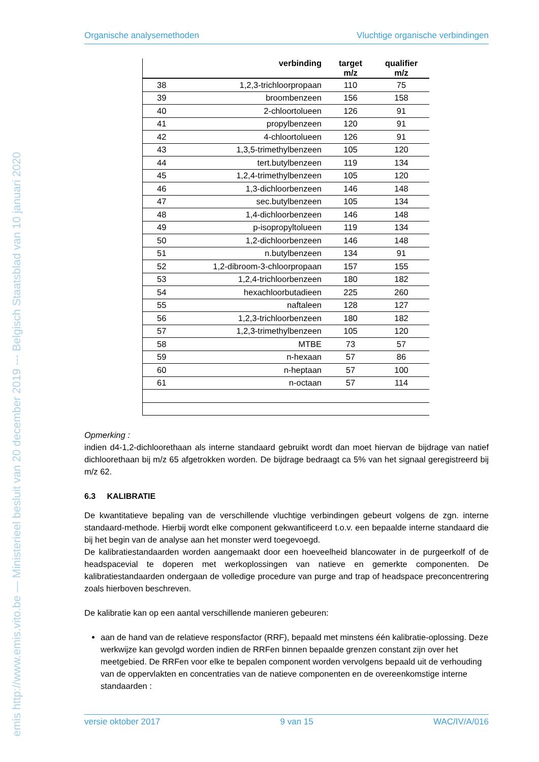emis http://www.emis.vito.be — Ministerieel besluit van 20 december 2019 --- Belgisch Staatsblad van 10 januari 2020
Organische analysemethoden Vluchtige organische verbindingen
| | verbinding | target m/z | qualifier m/z |
| --- | --- | --- | --- |
| 38 | 1,2,3-trichloorpropaan | 110 | 75 |
| 39 | broombenzeen | 156 | 158 |
| 40 | 2-chloortolueen | 126 | 91 |
| 41 | propylbenzeen | 120 | 91 |
| 42 | 4-chloortolueen | 126 | 91 |
| 43 | 1,3,5-trimethylbenzeen | 105 | 120 |
| 44 | tert.butylbenzeen | 119 | 134 |
| 45 | 1,2,4-trimethylbenzeen | 105 | 120 |
| 46 | 1,3-dichloorbenzeen | 146 | 148 |
| 47 | sec.butylbenzeen | 105 | 134 |
| 48 | 1,4-dichloorbenzeen | 146 | 148 |
| 49 | p-isopropyltolueen | 119 | 134 |
| 50 | 1,2-dichloorbenzeen | 146 | 148 |
| 51 | n.butylbenzeen | 134 | 91 |
| 52 | 1,2-dibroom-3-chloorpropaan | 157 | 155 |
| 53 | 1,2,4-trichloorbenzeen | 180 | 182 |
| 54 | hexachloorbutadieen | 225 | 260 |
| 55 | naftaleen | 128 | 127 |
| 56 | 1,2,3-trichloorbenzeen | 180 | 182 |
| 57 | 1,2,3-trimethylbenzeen | 105 | 120 |
| 58 | MTBE | 73 | 57 |
| 59 | n-hexaan | 57 | 86 |
| 60 | n-heptaan | 57 | 100 |
| 61 | n-octaan | 57 | 114 |
Opmerking :
indien d4-1,2-dichloorethaan als interne standaard gebruikt wordt dan moet hiervan de bijdrage van natief dichloorethaan bij m/z 65 afgetrokken worden. De bijdrage bedraagt ca 5% van het signaal geregistreerd bij m/z 62.
6.3 KALIBRATIE
De kwantitatieve bepaling van de verschillende vluchtige verbindingen gebeurt volgens de zgn. interne standaard-methode. Hierbij wordt elke component gekwantificeerd t.o.v. een bepaalde interne standaard die bij het begin van de analyse aan het monster werd toegevoegd.
De kalibratiestandaarden worden aangemaakt door een hoeveelheid blancowater in de purgeerkolf of de headspacevial te doperen met werkoplossingen van natieve en gemerkte componenten. De kalibratiestandaarden ondergaan de volledige procedure van purge and trap of headspace preconcentrering zoals hierboven beschreven.
De kalibratie kan op een aantal verschillende manieren gebeuren:
aan de hand van de relatieve responsfactor (RRF), bepaald met minstens één kalibratie-oplossing. Deze werkwijze kan gevolgd worden indien de RRFen binnen bepaalde grenzen constant zijn over het meetgebied. De RRFen voor elke te bepalen component worden vervolgens bepaald uit de verhouding van de oppervlakten en concentraties van de natieve componenten en de overeenkomstige interne standaarden :
versie oktober 2017 9 van 15 WAC/IV/A/016